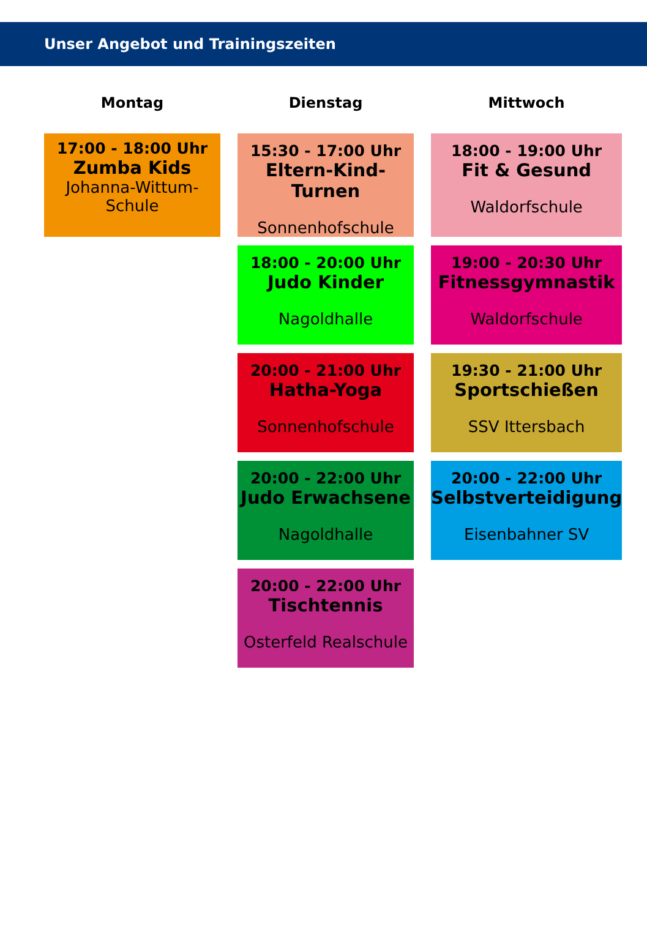Unser Angebot und Trainingszeiten
| Montag | Dienstag | Mittwoch |
| --- | --- | --- |
| 17:00 - 18:00 Uhr Zumba Kids Johanna-Wittum-Schule | 15:30 - 17:00 Uhr Eltern-Kind-Turnen Sonnenhofschule | 18:00 - 19:00 Uhr Fit & Gesund Waldorfschule |
| | 18:00 - 20:00 Uhr Judo Kinder Nagoldhalle | 19:00 - 20:30 Uhr Fitnessgymnastik Waldorfschule |
| | 20:00 - 21:00 Uhr Hatha-Yoga Sonnenhofschule | 19:30 - 21:00 Uhr Sportschießen SSV Ittersbach |
| | 20:00 - 22:00 Uhr Judo Erwachsene Nagoldhalle | 20:00 - 22:00 Uhr Selbstverteidigung Eisenbahner SV |
| | 20:00 - 22:00 Uhr Tischtennis Osterfeld Realschule | |